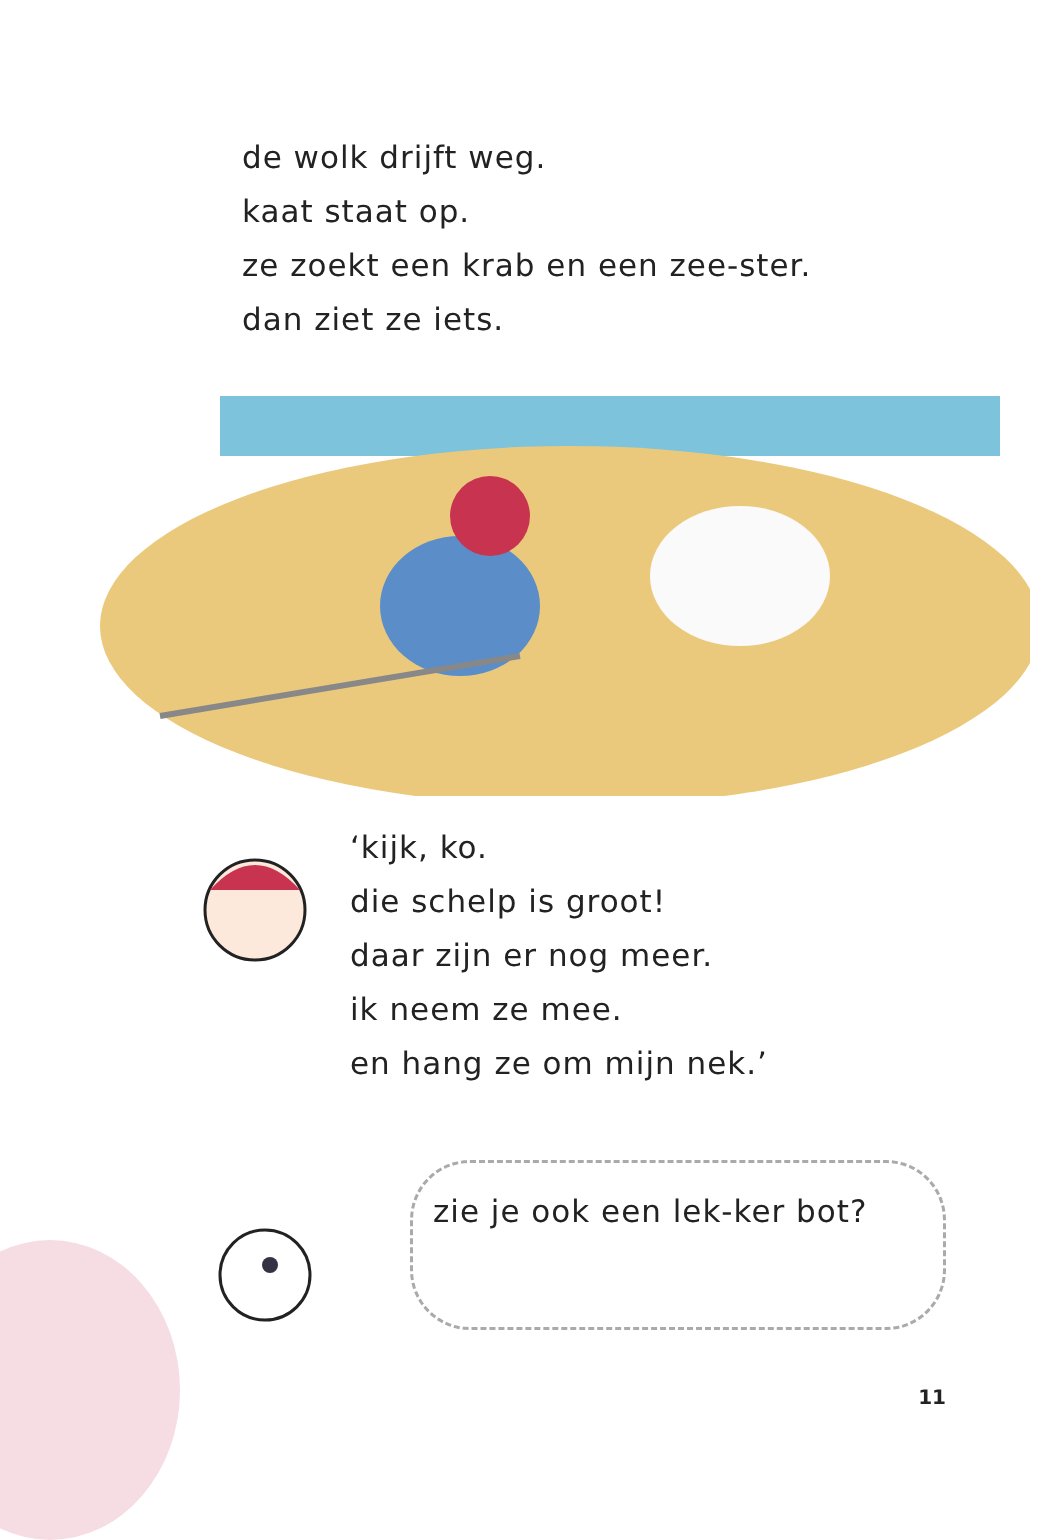de wolk drijft weg.
kaat staat op.
ze zoekt een krab en een zee-ster.
dan ziet ze iets.
‘kijk, ko.
die schelp is groot!
daar zijn er nog meer.
ik neem ze mee.
en hang ze om mijn nek.’
zie je ook een lek-ker bot?
11